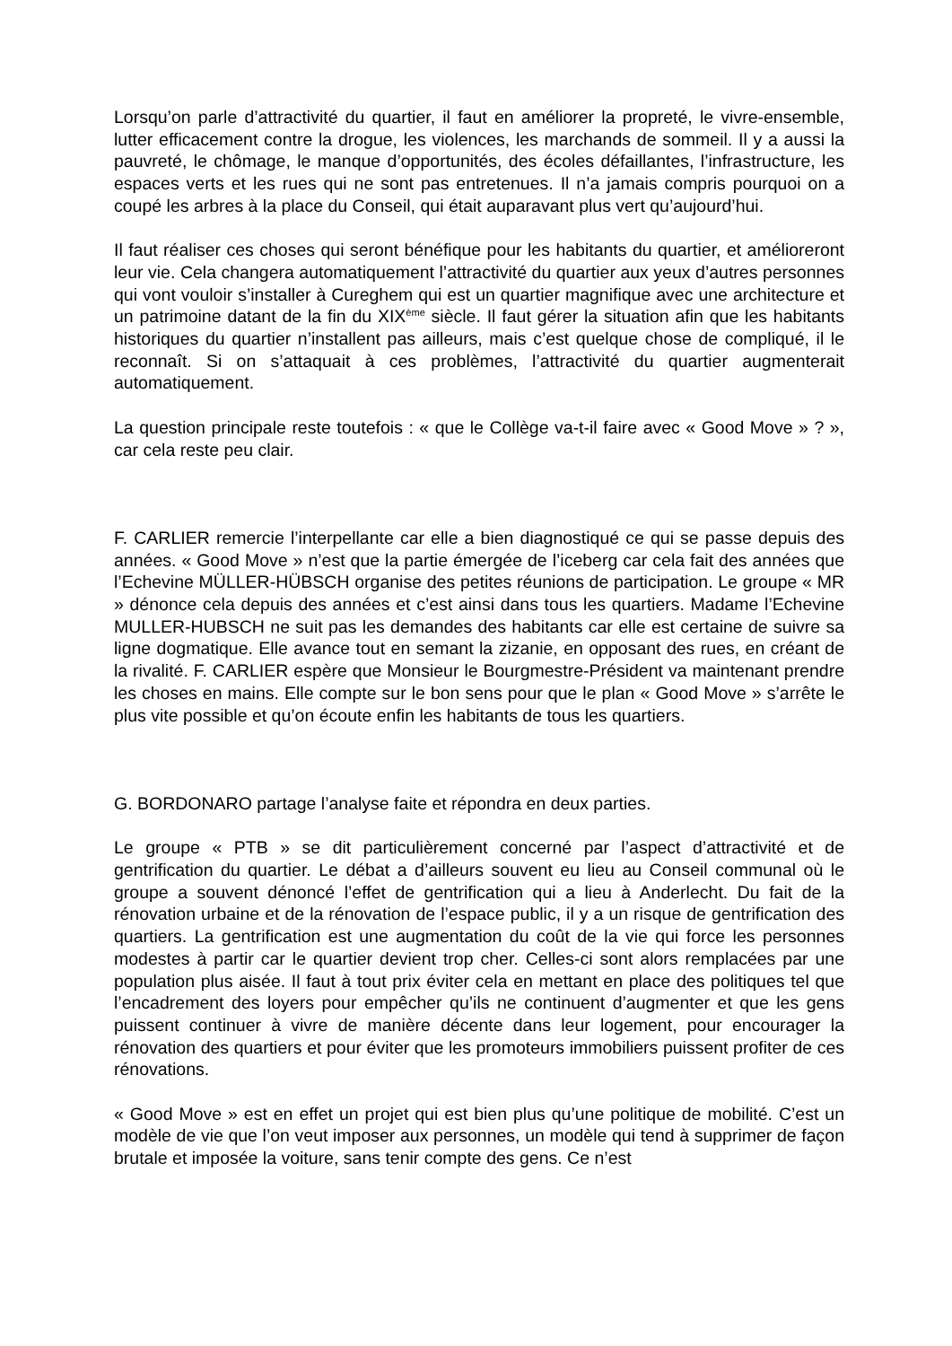Lorsqu’on parle d’attractivité du quartier, il faut en améliorer la propreté, le vivre-ensemble, lutter efficacement contre la drogue, les violences, les marchands de sommeil. Il y a aussi la pauvreté, le chômage, le manque d’opportunités, des écoles défaillantes, l’infrastructure, les espaces verts et les rues qui ne sont pas entretenues. Il n’a jamais compris pourquoi on a coupé les arbres à la place du Conseil, qui était auparavant plus vert qu’aujourd’hui.
Il faut réaliser ces choses qui seront bénéfique pour les habitants du quartier, et amélioreront leur vie. Cela changera automatiquement l’attractivité du quartier aux yeux d’autres personnes qui vont vouloir s’installer à Cureghem qui est un quartier magnifique avec une architecture et un patrimoine datant de la fin du XIX<sup>ème</sup> siècle. Il faut gérer la situation afin que les habitants historiques du quartier n’installent pas ailleurs, mais c’est quelque chose de compliqué, il le reconnaît. Si on s’attaquait à ces problèmes, l’attractivité du quartier augmenterait automatiquement.
La question principale reste toutefois : « que le Collège va-t-il faire avec « Good Move » ? », car cela reste peu clair.
F. CARLIER remercie l’interpellante car elle a bien diagnostiqué ce qui se passe depuis des années. « Good Move » n’est que la partie émergée de l’iceberg car cela fait des années que l’Echevine MÜLLER-HÜBSCH organise des petites réunions de participation. Le groupe « MR » dénonce cela depuis des années et c’est ainsi dans tous les quartiers. Madame l’Echevine MULLER-HUBSCH ne suit pas les demandes des habitants car elle est certaine de suivre sa ligne dogmatique. Elle avance tout en semant la zizanie, en opposant des rues, en créant de la rivalité. F. CARLIER espère que Monsieur le Bourgmestre-Président va maintenant prendre les choses en mains. Elle compte sur le bon sens pour que le plan « Good Move » s’arrête le plus vite possible et qu’on écoute enfin les habitants de tous les quartiers.
G. BORDONARO partage l’analyse faite et répondra en deux parties.
Le groupe « PTB » se dit particulièrement concerné par l’aspect d’attractivité et de gentrification du quartier. Le débat a d’ailleurs souvent eu lieu au Conseil communal où le groupe a souvent dénoncé l’effet de gentrification qui a lieu à Anderlecht. Du fait de la rénovation urbaine et de la rénovation de l’espace public, il y a un risque de gentrification des quartiers. La gentrification est une augmentation du coût de la vie qui force les personnes modestes à partir car le quartier devient trop cher. Celles-ci sont alors remplacées par une population plus aisée. Il faut à tout prix éviter cela en mettant en place des politiques tel que l’encadrement des loyers pour empêcher qu’ils ne continuent d’augmenter et que les gens puissent continuer à vivre de manière décente dans leur logement, pour encourager la rénovation des quartiers et pour éviter que les promoteurs immobiliers puissent profiter de ces rénovations.
« Good Move » est en effet un projet qui est bien plus qu’une politique de mobilité. C’est un modèle de vie que l’on veut imposer aux personnes, un modèle qui tend à supprimer de façon brutale et imposée la voiture, sans tenir compte des gens. Ce n’est